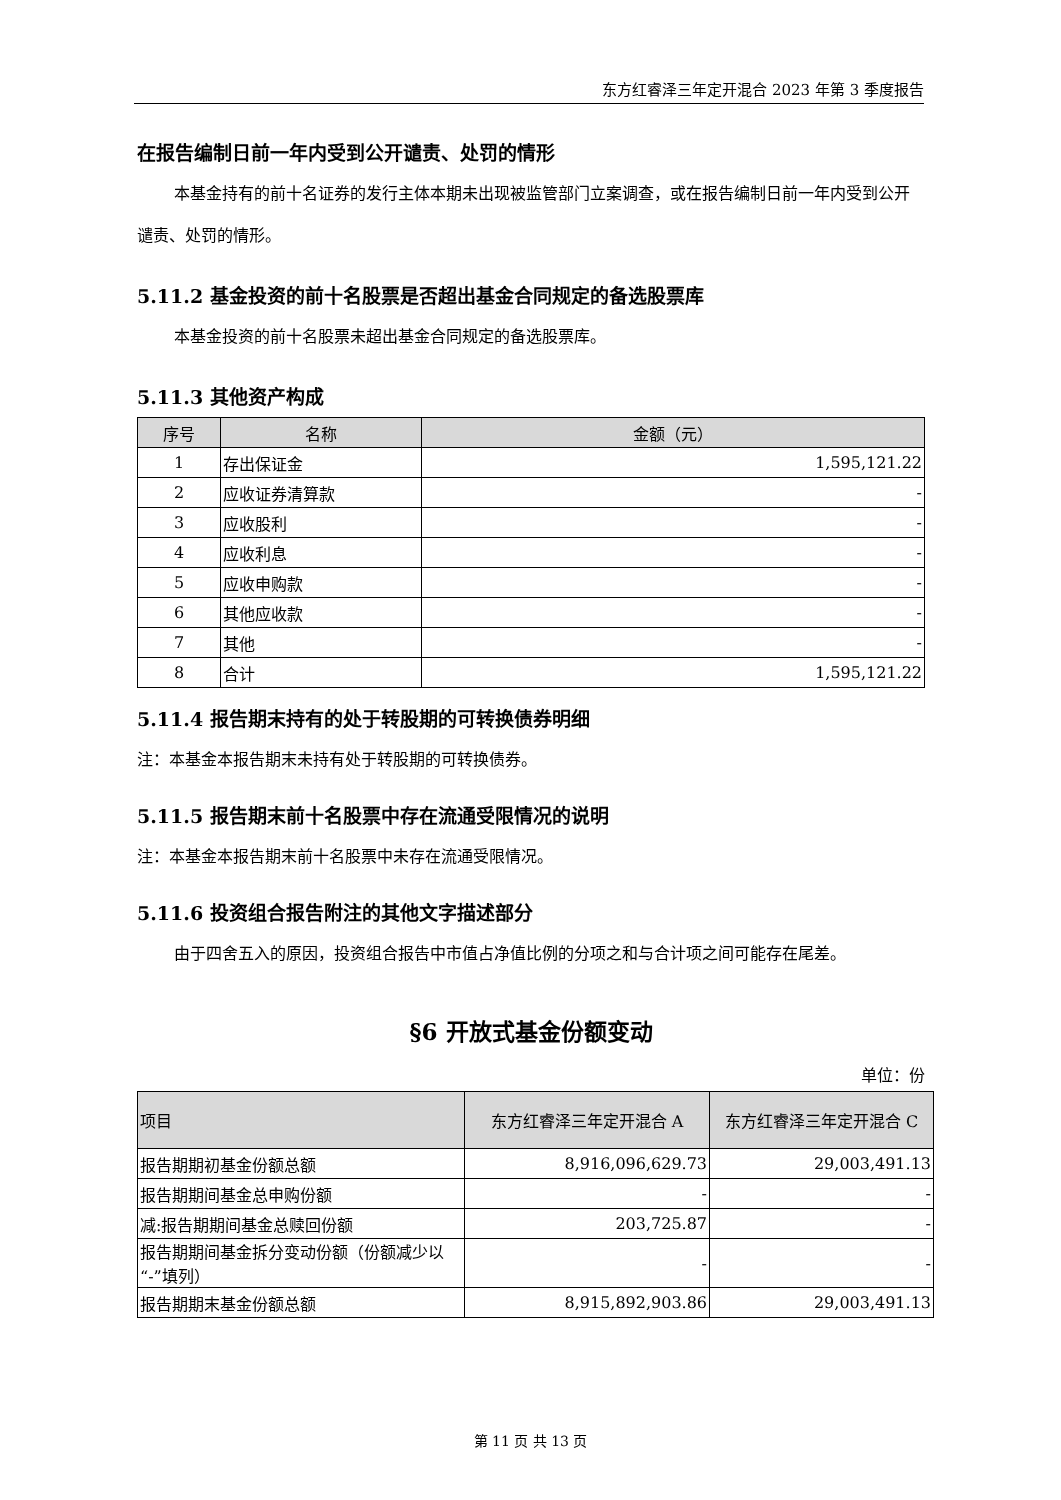东方红睿泽三年定开混合 2023 年第 3 季度报告
在报告编制日前一年内受到公开谴责、处罚的情形
本基金持有的前十名证券的发行主体本期未出现被监管部门立案调查，或在报告编制日前一年内受到公开谴责、处罚的情形。
5.11.2 基金投资的前十名股票是否超出基金合同规定的备选股票库
本基金投资的前十名股票未超出基金合同规定的备选股票库。
5.11.3 其他资产构成
| 序号 | 名称 | 金额（元） |
| --- | --- | --- |
| 1 | 存出保证金 | 1,595,121.22 |
| 2 | 应收证券清算款 | - |
| 3 | 应收股利 | - |
| 4 | 应收利息 | - |
| 5 | 应收申购款 | - |
| 6 | 其他应收款 | - |
| 7 | 其他 | - |
| 8 | 合计 | 1,595,121.22 |
5.11.4 报告期末持有的处于转股期的可转换债券明细
注：本基金本报告期末未持有处于转股期的可转换债券。
5.11.5 报告期末前十名股票中存在流通受限情况的说明
注：本基金本报告期末前十名股票中未存在流通受限情况。
5.11.6 投资组合报告附注的其他文字描述部分
由于四舍五入的原因，投资组合报告中市值占净值比例的分项之和与合计项之间可能存在尾差。
§6 开放式基金份额变动
单位：份
| 项目 | 东方红睿泽三年定开混合 A | 东方红睿泽三年定开混合 C |
| --- | --- | --- |
| 报告期期初基金份额总额 | 8,916,096,629.73 | 29,003,491.13 |
| 报告期期间基金总申购份额 | - | - |
| 减:报告期期间基金总赎回份额 | 203,725.87 | - |
| 报告期期间基金拆分变动份额（份额减少以“-”填列） | - | - |
| 报告期期末基金份额总额 | 8,915,892,903.86 | 29,003,491.13 |
第 11 页 共 13 页